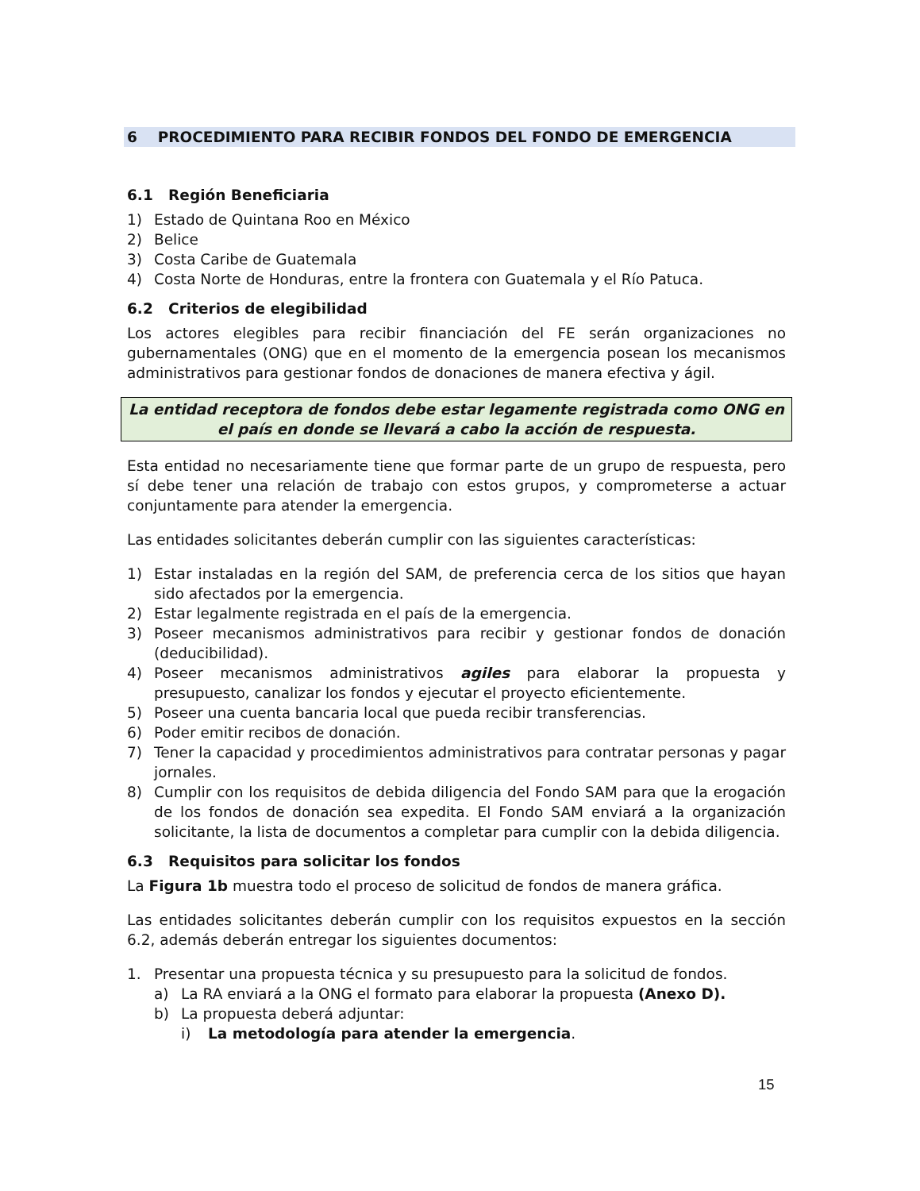6 PROCEDIMIENTO PARA RECIBIR FONDOS DEL FONDO DE EMERGENCIA
6.1 Región Beneficiaria
1) Estado de Quintana Roo en México
2) Belice
3) Costa Caribe de Guatemala
4) Costa Norte de Honduras, entre la frontera con Guatemala y el Río Patuca.
6.2 Criterios de elegibilidad
Los actores elegibles para recibir financiación del FE serán organizaciones no gubernamentales (ONG) que en el momento de la emergencia posean los mecanismos administrativos para gestionar fondos de donaciones de manera efectiva y ágil.
La entidad receptora de fondos debe estar legamente registrada como ONG en el país en donde se llevará a cabo la acción de respuesta.
Esta entidad no necesariamente tiene que formar parte de un grupo de respuesta, pero sí debe tener una relación de trabajo con estos grupos, y comprometerse a actuar conjuntamente para atender la emergencia.
Las entidades solicitantes deberán cumplir con las siguientes características:
1) Estar instaladas en la región del SAM, de preferencia cerca de los sitios que hayan sido afectados por la emergencia.
2) Estar legalmente registrada en el país de la emergencia.
3) Poseer mecanismos administrativos para recibir y gestionar fondos de donación (deducibilidad).
4) Poseer mecanismos administrativos agiles para elaborar la propuesta y presupuesto, canalizar los fondos y ejecutar el proyecto eficientemente.
5) Poseer una cuenta bancaria local que pueda recibir transferencias.
6) Poder emitir recibos de donación.
7) Tener la capacidad y procedimientos administrativos para contratar personas y pagar jornales.
8) Cumplir con los requisitos de debida diligencia del Fondo SAM para que la erogación de los fondos de donación sea expedita. El Fondo SAM enviará a la organización solicitante, la lista de documentos a completar para cumplir con la debida diligencia.
6.3 Requisitos para solicitar los fondos
La Figura 1b muestra todo el proceso de solicitud de fondos de manera gráfica.
Las entidades solicitantes deberán cumplir con los requisitos expuestos en la sección 6.2, además deberán entregar los siguientes documentos:
1. Presentar una propuesta técnica y su presupuesto para la solicitud de fondos.
a) La RA enviará a la ONG el formato para elaborar la propuesta (Anexo D).
b) La propuesta deberá adjuntar:
i) La metodología para atender la emergencia.
15